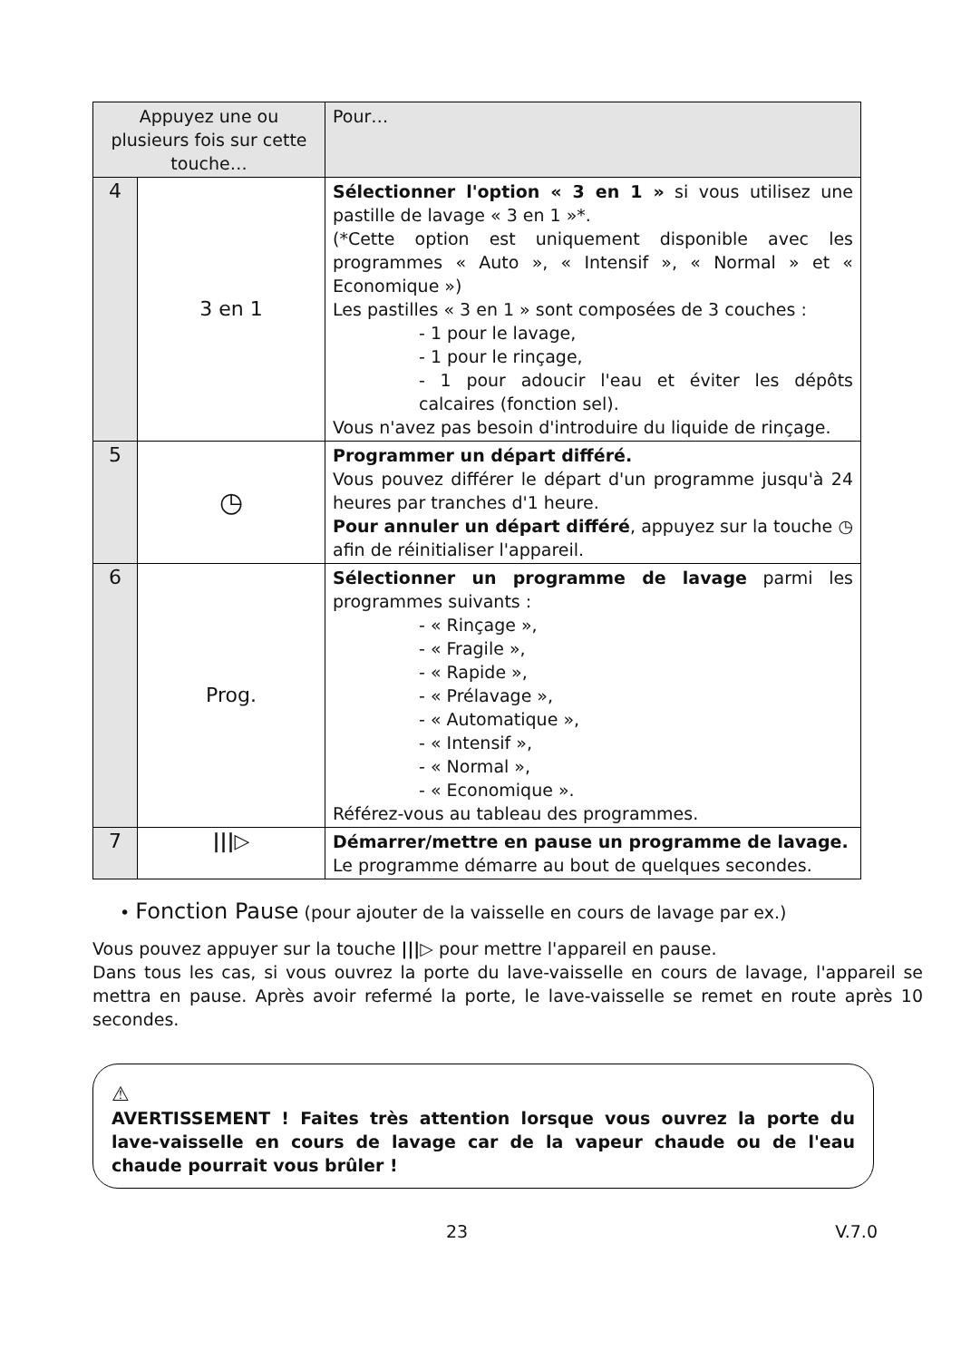| Appuyez une ou plusieurs fois sur cette touche… | | Pour… |
| --- | --- | --- |
| 4 | 3 en 1 | Sélectionner l'option « 3 en 1 » si vous utilisez une pastille de lavage « 3 en 1 »*. (*Cette option est uniquement disponible avec les programmes « Auto », « Intensif », « Normal » et « Economique ») Les pastilles « 3 en 1 » sont composées de 3 couches : - 1 pour le lavage, - 1 pour le rinçage, - 1 pour adoucir l'eau et éviter les dépôts calcaires (fonction sel). Vous n'avez pas besoin d'introduire du liquide de rinçage. |
| 5 | ◷ | Programmer un départ différé. Vous pouvez différer le départ d'un programme jusqu'à 24 heures par tranches d'1 heure. Pour annuler un départ différé , appuyez sur la touche ◷ afin de réinitialiser l'appareil. |
| 6 | Prog. | Sélectionner un programme de lavage parmi les programmes suivants : - « Rinçage », - « Fragile », - « Rapide », - « Prélavage », - « Automatique », - « Intensif », - « Normal », - « Economique ». Référez-vous au tableau des programmes. |
| 7 | ///▷ | Démarrer/mettre en pause un programme de lavage. Le programme démarre au bout de quelques secondes. |
• Fonction Pause (pour ajouter de la vaisselle en cours de lavage par ex.)
Vous pouvez appuyer sur la touche |||▷ pour mettre l'appareil en pause.
Dans tous les cas, si vous ouvrez la porte du lave-vaisselle en cours de lavage, l'appareil se mettra en pause. Après avoir refermé la porte, le lave-vaisselle se remet en route après 10 secondes.
⚠
AVERTISSEMENT ! Faites très attention lorsque vous ouvrez la porte du lave-vaisselle en cours de lavage car de la vapeur chaude ou de l'eau chaude pourrait vous brûler !
23 V.7.0